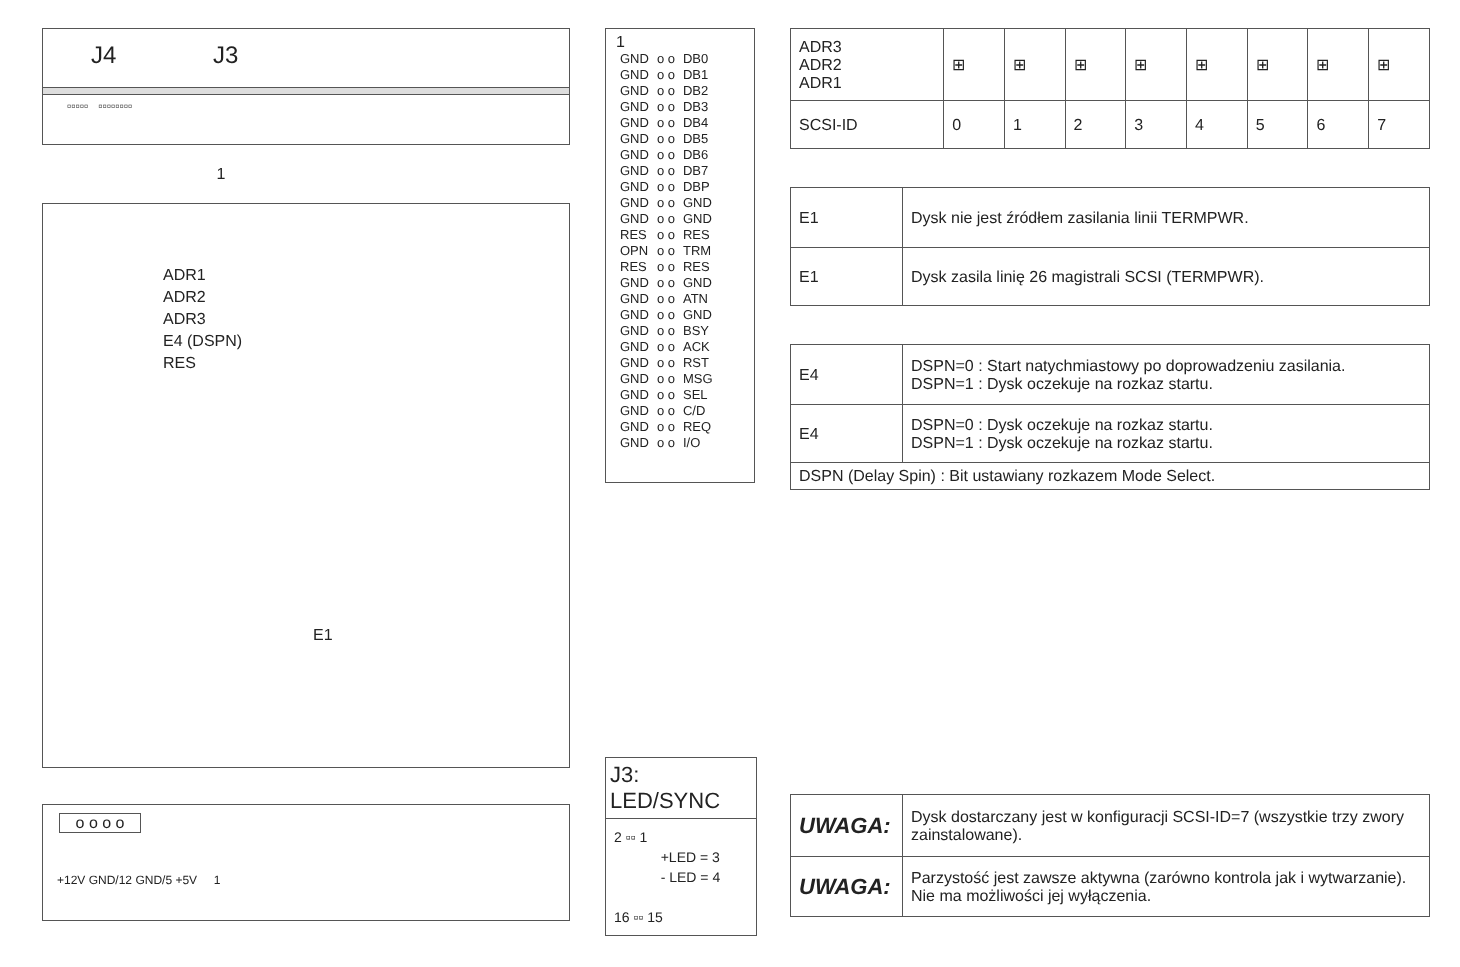J4 J3
▫▫▫▫▫ ▫▫▫▫▫▫▫▫
1
ADR1
ADR2
ADR3
E4 (DSPN)
RES
E1
o o o o
+12V GND/12 GND/5 +5V 1
1
| GND | o o | DB0 |
| GND | o o | DB1 |
| GND | o o | DB2 |
| GND | o o | DB3 |
| GND | o o | DB4 |
| GND | o o | DB5 |
| GND | o o | DB6 |
| GND | o o | DB7 |
| GND | o o | DBP |
| GND | o o | GND |
| GND | o o | GND |
| RES | o o | RES |
| OPN | o o | TRM |
| RES | o o | RES |
| GND | o o | GND |
| GND | o o | ATN |
| GND | o o | GND |
| GND | o o | BSY |
| GND | o o | ACK |
| GND | o o | RST |
| GND | o o | MSG |
| GND | o o | SEL |
| GND | o o | C/D |
| GND | o o | REQ |
| GND | o o | I/O |
J3: LED/SYNC
2 ▫▫ 1
+LED = 3
- LED = 4
16 ▫▫ 15
| ADR3 ADR2 ADR1 | ⊞ | ⊞ | ⊞ | ⊞ | ⊞ | ⊞ | ⊞ | ⊞ |
| SCSI-ID | 0 | 1 | 2 | 3 | 4 | 5 | 6 | 7 |
| E1 | Dysk nie jest źródłem zasilania linii TERMPWR. |
| E1 | Dysk zasila linię 26 magistrali SCSI (TERMPWR). |
| E4 | DSPN=0 : Start natychmiastowy po doprowadzeniu zasilania. DSPN=1 : Dysk oczekuje na rozkaz startu. |
| E4 | DSPN=0 : Dysk oczekuje na rozkaz startu. DSPN=1 : Dysk oczekuje na rozkaz startu. |
| DSPN (Delay Spin) : Bit ustawiany rozkazem Mode Select. | |
| UWAGA: | Dysk dostarczany jest w konfiguracji SCSI-ID=7 (wszystkie trzy zwory zainstalowane). |
| UWAGA: | Parzystość jest zawsze aktywna (zarówno kontrola jak i wytwarzanie). Nie ma możliwości jej wyłączenia. |